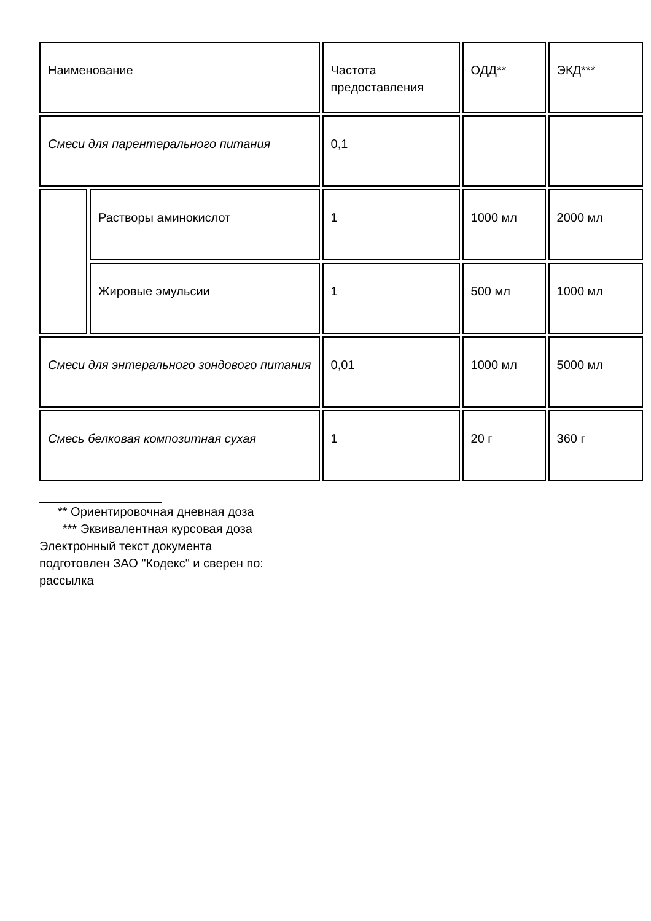| Наименование | | Частота предоставления | ОДД** | ЭКД*** |
| Смеси для парентерального питания | | 0,1 | | |
| | Растворы аминокислот | 1 | 1000 мл | 2000 мл |
| | Жировые эмульсии | 1 | 500 мл | 1000 мл |
| Смеси для энтерального зондового питания | | 0,01 | 1000 мл | 5000 мл |
| Смесь белковая композитная сухая | | 1 | 20 г | 360 г |
** Ориентировочная дневная доза
*** Эквивалентная курсовая доза
Электронный текст документа
подготовлен ЗАО "Кодекс" и сверен по:
рассылка